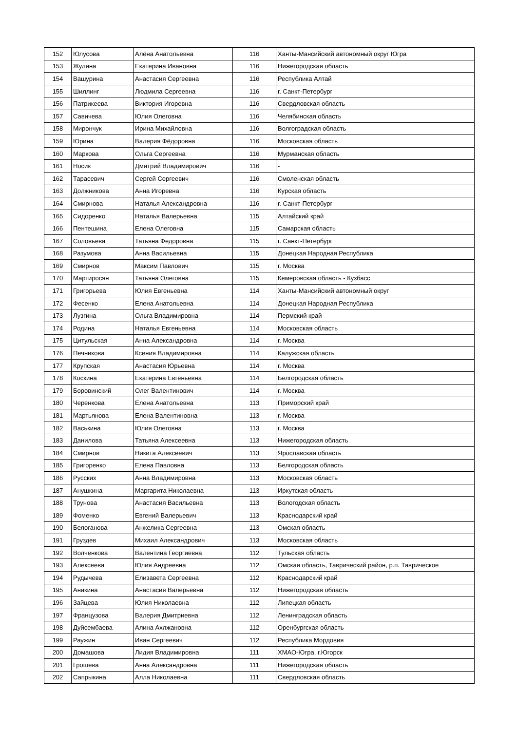| 152 | Юлусова | Алёна Анатольевна | 116 | Ханты-Мансийский автономный округ Югра |
| 153 | Жулина | Екатерина Ивановна | 116 | Нижегородская область |
| 154 | Вашурина | Анастасия Сергеевна | 116 | Республика Алтай |
| 155 | Шиллинг | Людмила Сергеевна | 116 | г. Санкт-Петербург |
| 156 | Патрикеева | Виктория Игоревна | 116 | Свердловская область |
| 157 | Савичева | Юлия Олеговна | 116 | Челябинская область |
| 158 | Мирончук | Ирина Михайловна | 116 | Волгоградская область |
| 159 | Юрина | Валерия Фёдоровна | 116 | Московская область |
| 160 | Маркова | Ольга Сергеевна | 116 | Мурманская область |
| 161 | Носик | Дмитрий Владимирович | 116 | - |
| 162 | Тарасевич | Сергей Сергеевич | 116 | Смоленская область |
| 163 | Должникова | Анна Игоревна | 116 | Курская область |
| 164 | Смирнова | Наталья Александровна | 116 | г. Санкт-Петербург |
| 165 | Сидоренко | Наталья Валерьевна | 115 | Алтайский край |
| 166 | Пентешина | Елена Олеговна | 115 | Самарская область |
| 167 | Соловьева | Татьяна Федоровна | 115 | г. Санкт-Петербург |
| 168 | Разумова | Анна Васильевна | 115 | Донецкая Народная Республика |
| 169 | Смирнов | Максим Павлович | 115 | г. Москва |
| 170 | Мартиросян | Татьяна Олеговна | 115 | Кемеровская область - Кузбасс |
| 171 | Григорьева | Юлия Евгеньевна | 114 | Ханты-Мансийский автономный округ |
| 172 | Фесенко | Елена Анатольевна | 114 | Донецкая Народная Республика |
| 173 | Лузгина | Ольга Владимировна | 114 | Пермский край |
| 174 | Родина | Наталья Евгеньевна | 114 | Московская область |
| 175 | Цитульская | Анна Александровна | 114 | г. Москва |
| 176 | Печникова | Ксения Владимировна | 114 | Калужская область |
| 177 | Крупская | Анастасия Юрьевна | 114 | г. Москва |
| 178 | Коскина | Екатерина Евгеньевна | 114 | Белгородская область |
| 179 | Боровинский | Олег Валентинович | 114 | г. Москва |
| 180 | Черенкова | Елена Анатольевна | 113 | Приморский край |
| 181 | Мартьянова | Елена Валентиновна | 113 | г. Москва |
| 182 | Васькина | Юлия Олеговна | 113 | г. Москва |
| 183 | Данилова | Татьяна Алексеевна | 113 | Нижегородская область |
| 184 | Смирнов | Никита Алексеевич | 113 | Ярославская область |
| 185 | Григоренко | Елена Павловна | 113 | Белгородская область |
| 186 | Русских | Анна Владимировна | 113 | Московская область |
| 187 | Анушкина | Маргарита Николаевна | 113 | Иркутская область |
| 188 | Трунова | Анастасия Васильевна | 113 | Вологодская область |
| 189 | Фоменко | Евгений Валерьевич | 113 | Краснодарский край |
| 190 | Белоганова | Анжелика Сергеевна | 113 | Омская область |
| 191 | Груздев | Михаил Александрович | 113 | Московская область |
| 192 | Волченкова | Валентина Георгиевна | 112 | Тульская область |
| 193 | Алексеева | Юлия Андреевна | 112 | Омская область, Таврический район, р.п. Таврическое |
| 194 | Рудычева | Елизавета Сергеевна | 112 | Краснодарский край |
| 195 | Аникина | Анастасия Валерьевна | 112 | Нижегородская область |
| 196 | Зайцева | Юлия Николаевна | 112 | Липецкая область |
| 197 | Французова | Валерия Дмитриевна | 112 | Ленинградская область |
| 198 | Дуйсембаева | Алина Ахлжановна | 112 | Оренбургская область |
| 199 | Раужин | Иван Сергеевич | 112 | Республика Мордовия |
| 200 | Домашова | Лидия Владимировна | 111 | ХМАО-Югра, г.Югорск |
| 201 | Грошева | Анна Александровна | 111 | Нижегородская область |
| 202 | Сапрыкина | Алла Николаевна | 111 | Свердловская область |